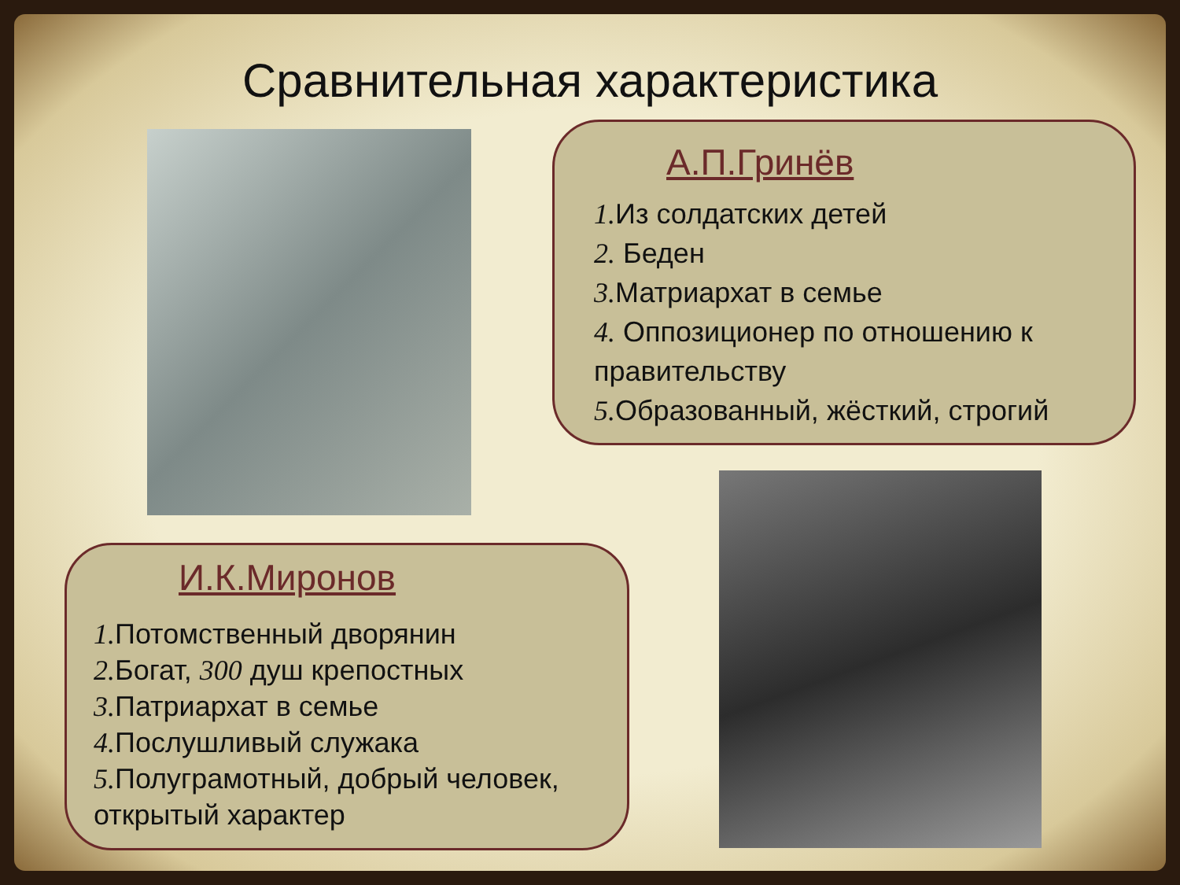Сравнительная характеристика
А.П.Гринёв
1. Из солдатских детей
2. Беден
3. Матриархат в семье
4. Оппозиционер по отношению к правительству
5. Образованный, жёсткий, строгий
И.К.Миронов
1. Потомственный дворянин
2. Богат, 300 душ крепостных
3. Патриархат в семье
4. Послушливый служака
5. Полуграмотный, добрый человек, открытый характер